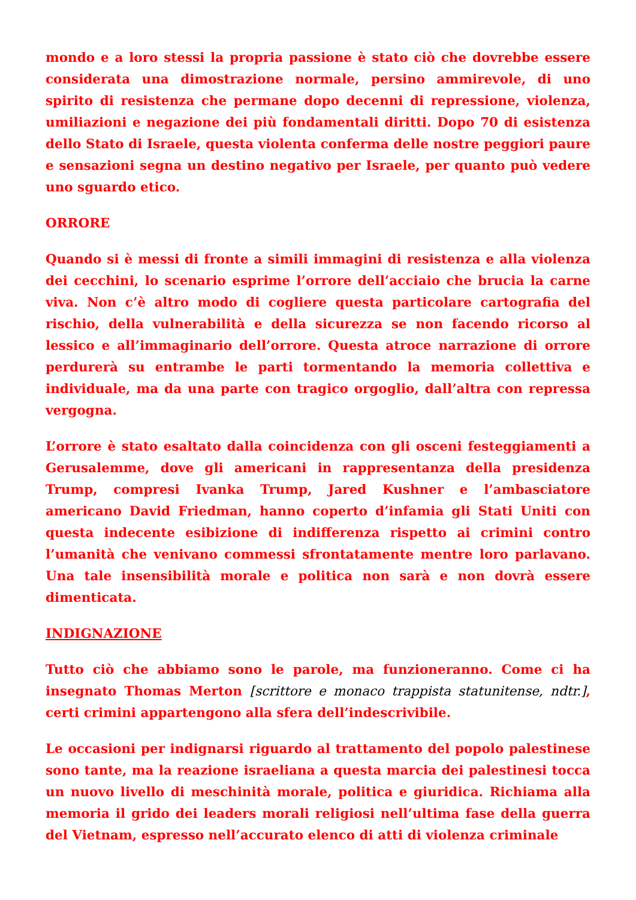mondo e a loro stessi la propria passione è stato ciò che dovrebbe essere considerata una dimostrazione normale, persino ammirevole, di uno spirito di resistenza che permane dopo decenni di repressione, violenza, umiliazioni e negazione dei più fondamentali diritti. Dopo 70 di esistenza dello Stato di Israele, questa violenta conferma delle nostre peggiori paure e sensazioni segna un destino negativo per Israele, per quanto può vedere uno sguardo etico.
ORRORE
Quando si è messi di fronte a simili immagini di resistenza e alla violenza dei cecchini, lo scenario esprime l’orrore dell’acciaio che brucia la carne viva. Non c’è altro modo di cogliere questa particolare cartografia del rischio, della vulnerabilità e della sicurezza se non facendo ricorso al lessico e all’immaginario dell’orrore. Questa atroce narrazione di orrore perdurerà su entrambe le parti tormentando la memoria collettiva e individuale, ma da una parte con tragico orgoglio, dall’altra con repressa vergogna.
L’orrore è stato esaltato dalla coincidenza con gli osceni festeggiamenti a Gerusalemme, dove gli americani in rappresentanza della presidenza Trump, compresi Ivanka Trump, Jared Kushner e l’ambasciatore americano David Friedman, hanno coperto d’infamia gli Stati Uniti con questa indecente esibizione di indifferenza rispetto ai crimini contro l’umanità che venivano commessi sfrontatamente mentre loro parlavano. Una tale insensibilità morale e politica non sarà e non dovrà essere dimenticata.
INDIGNAZIONE
Tutto ciò che abbiamo sono le parole, ma funzioneranno. Come ci ha insegnato Thomas Merton [scrittore e monaco trappista statunitense, ndtr.], certi crimini appartengono alla sfera dell’indescrivibile.
Le occasioni per indignarsi riguardo al trattamento del popolo palestinese sono tante, ma la reazione israeliana a questa marcia dei palestinesi tocca un nuovo livello di meschinità morale, politica e giuridica. Richiama alla memoria il grido dei leaders morali religiosi nell’ultima fase della guerra del Vietnam, espresso nell’accurato elenco di atti di violenza criminale